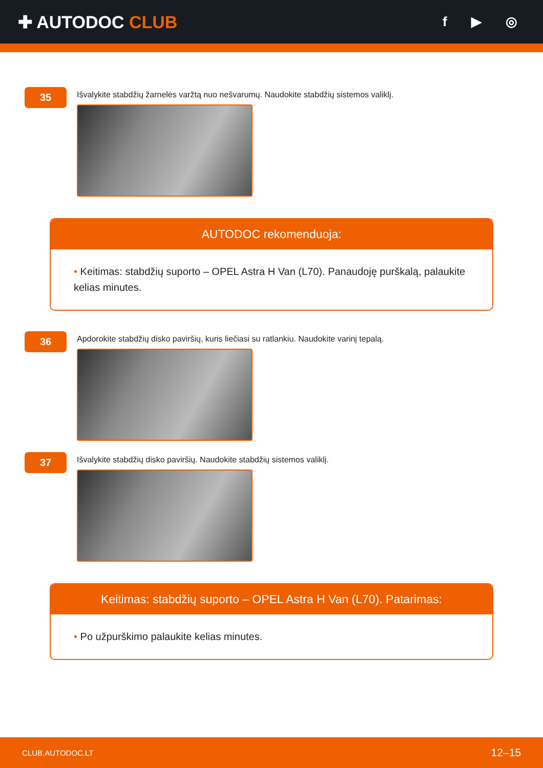✚ AUTODOC CLUB
f ▶ ◎
35
Išvalykite stabdžių žarnelės varžtą nuo nešvarumų. Naudokite stabdžių sistemos valiklį.
AUTODOC rekomenduoja:
• Keitimas: stabdžių suporto – OPEL Astra H Van (L70). Panaudoję purškalą, palaukite kelias minutes.
36
Apdorokite stabdžių disko paviršių, kuris liečiasi su ratlankiu. Naudokite varinį tepalą.
37
Išvalykite stabdžių disko paviršių. Naudokite stabdžių sistemos valiklį.
Keitimas: stabdžių suporto – OPEL Astra H Van (L70). Patarimas:
• Po užpurškimo palaukite kelias minutes.
CLUB.AUTODOC.LT 12–15